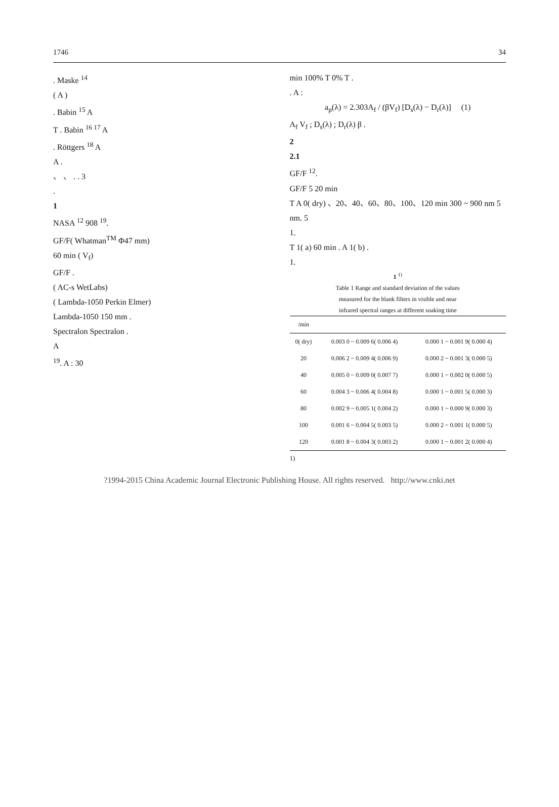1746 34
. Maske <sup>14</sup>
( A )
. Babin <sup>15</sup> A
T . Babin <sup>16 17</sup> A
. Röttgers <sup>18</sup> A
A .
、 、 . . 3
.
1
NASA <sup>12</sup> 908 <sup>19</sup>.
GF/F( Whatman<sup>TM</sup> Φ47 mm)
60 min ( V<sub>f</sub>)
GF/F .
( AC-s WetLabs)
( Lambda-1050 Perkin Elmer)
Lambda-1050 150 mm .
Spectralon Spectralon .
A
<sup>19</sup>. A : 30
min 100% T 0% T .
. A :
a<sub>p</sub>(λ) = 2.303A<sub>f</sub> / (βV<sub>f</sub>) [D<sub>s</sub>(λ) − D<sub>r</sub>(λ)] (1)
A<sub>f</sub> V<sub>f</sub> ; D<sub>s</sub>(λ) ; D<sub>r</sub>(λ) β .
2
2.1
GF/F <sup>12</sup>.
GF/F 5 20 min
T A 0( dry) 、20、40、60、80、100、120 min 300 ~ 900 nm 5 nm. 5
1.
T 1( a) 60 min . A 1( b) .
1.
1 <sup>1)</sup>
Table 1 Range and standard deviation of the values
measured for the blank filters in visible and near
infrared spectral ranges at different soaking time
| /min | | |
| --- | --- | --- |
| 0( dry) | 0.003 0 ~ 0.009 6( 0.006 4) | 0.000 1 ~ 0.001 9( 0.000 4) |
| 20 | 0.006 2 ~ 0.009 4( 0.006 9) | 0.000 2 ~ 0.001 3( 0.000 5) |
| 40 | 0.005 0 ~ 0.009 0( 0.007 7) | 0.000 1 ~ 0.002 0( 0.000 5) |
| 60 | 0.004 3 ~ 0.006 4( 0.004 8) | 0.000 1 ~ 0.001 5( 0.000 3) |
| 80 | 0.002 9 ~ 0.005 1( 0.004 2) | 0.000 1 ~ 0.000 9( 0.000 3) |
| 100 | 0.001 6 ~ 0.004 5( 0.003 5) | 0.000 2 ~ 0.001 1( 0.000 5) |
| 120 | 0.001 8 ~ 0.004 3( 0.003 2) | 0.000 1 ~ 0.001 2( 0.000 4) |
1)
?1994-2015 China Academic Journal Electronic Publishing House. All rights reserved. http://www.cnki.net